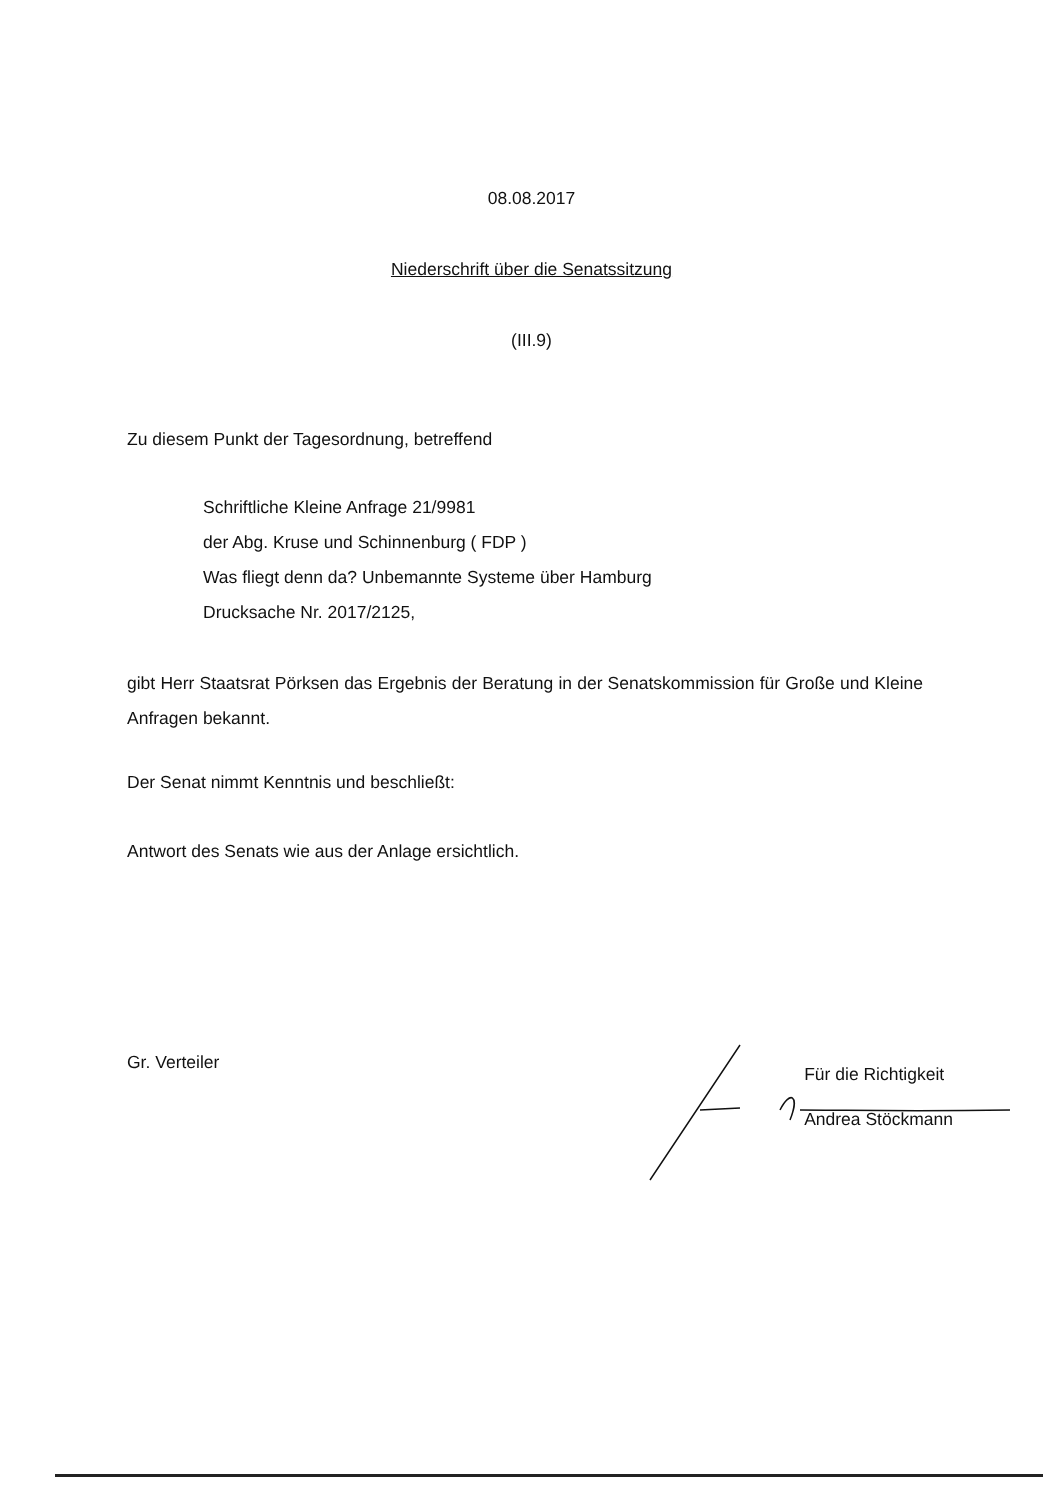08.08.2017
Niederschrift über die Senatssitzung
(III.9)
Zu diesem Punkt der Tagesordnung, betreffend
Schriftliche Kleine Anfrage 21/9981
der Abg. Kruse und Schinnenburg ( FDP )
Was fliegt denn da? Unbemannte Systeme über Hamburg
Drucksache Nr. 2017/2125,
gibt Herr Staatsrat Pörksen das Ergebnis der Beratung in der Senatskommission für Große und Kleine Anfragen bekannt.
Der Senat nimmt Kenntnis und beschließt:
Antwort des Senats wie aus der Anlage ersichtlich.
Gr. Verteiler
Für die Richtigkeit
Andrea Stöckmann